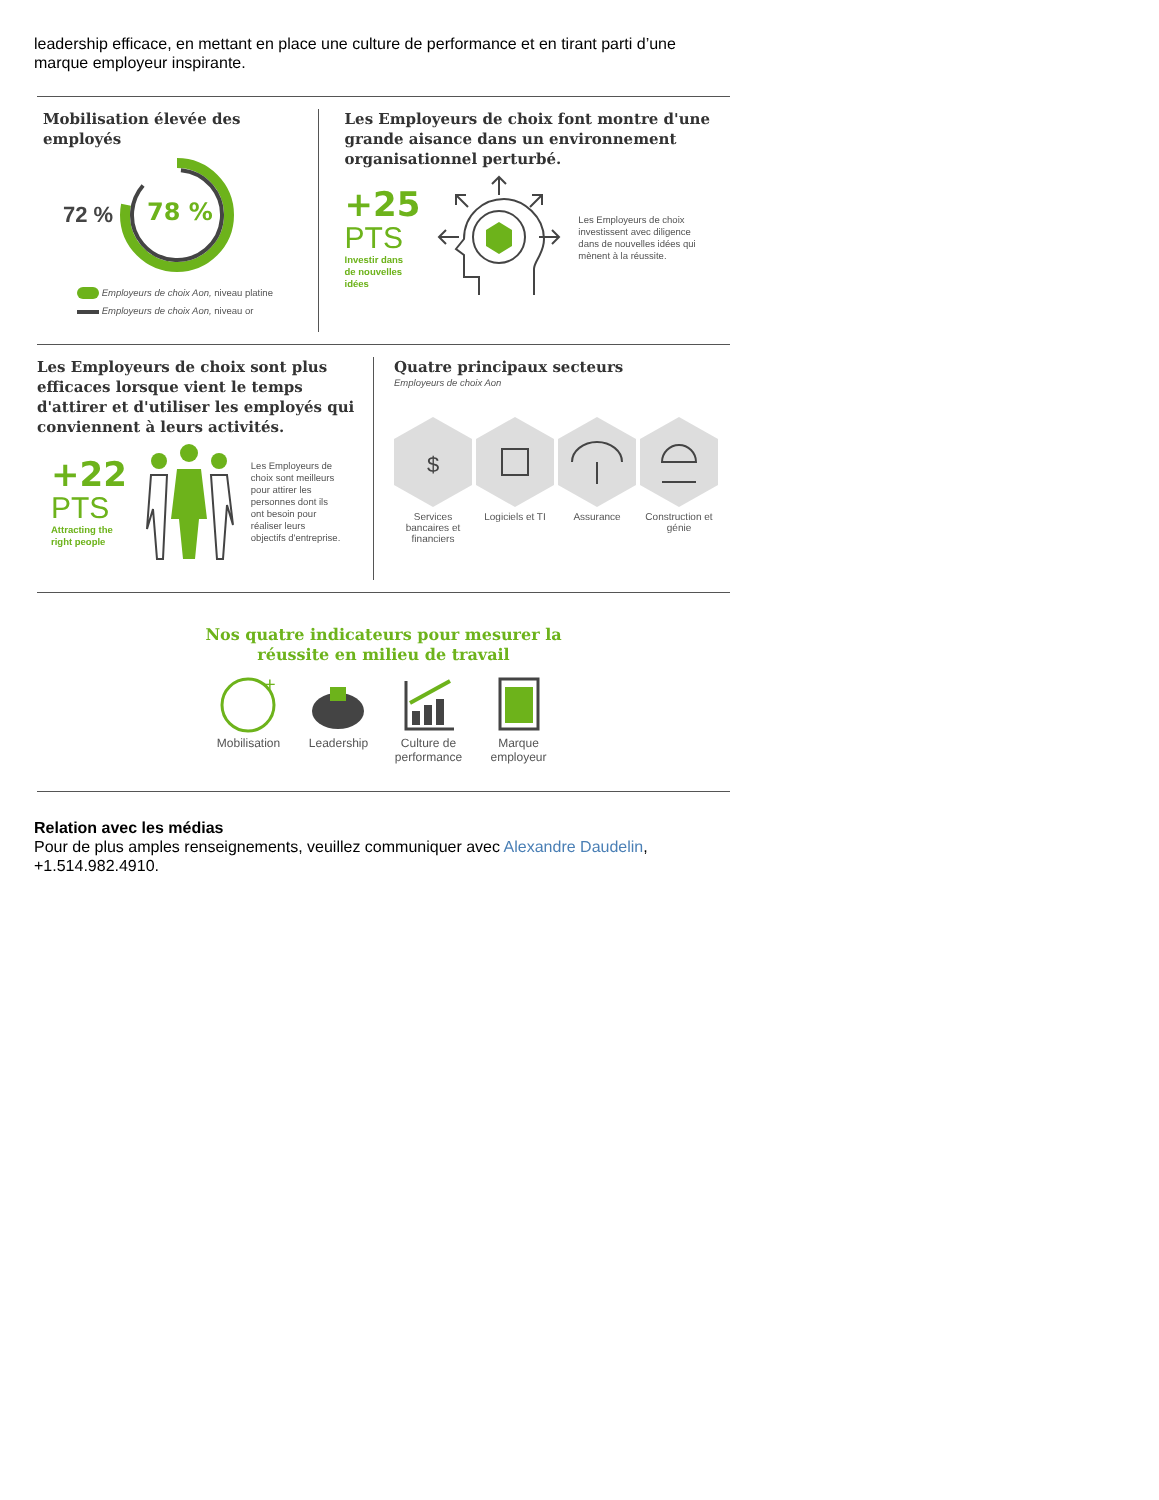leadership efficace, en mettant en place une culture de performance et en tirant parti d’une marque employeur inspirante.
Mobilisation élevée des employés
72 %
78 %
Employeurs de choix Aon, niveau platine
Employeurs de choix Aon, niveau or
Les Employeurs de choix font montre d'une grande aisance dans un environnement organisationnel perturbé.
+25
PTS
Investir dans
de nouvelles
idées
Les Employeurs de choix investissent avec diligence dans de nouvelles idées qui mènent à la réussite.
Les Employeurs de choix sont plus efficaces lorsque vient le temps d'attirer et d'utiliser les employés qui conviennent à leurs activités.
+22
PTS
Attracting the
right people
Les Employeurs de choix sont meilleurs pour attirer les personnes dont ils ont besoin pour réaliser leurs objectifs d'entreprise.
Quatre principaux secteurs
Employeurs de choix Aon
$
Services bancaires et financiers
Logiciels et TI
Assurance
Construction et génie
Nos quatre indicateurs pour mesurer la
réussite en milieu de travail
+
Mobilisation
Leadership
Culture de performance
Marque employeur
Relation avec les médias
Pour de plus amples renseignements, veuillez communiquer avec Alexandre Daudelin, +1.514.982.4910.